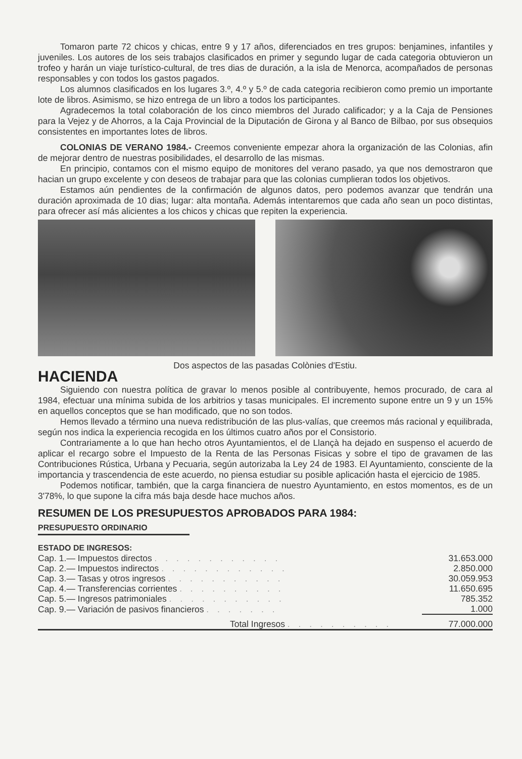Tomaron parte 72 chicos y chicas, entre 9 y 17 años, diferenciados en tres grupos: benjamines, infantiles y juveniles. Los autores de los seis trabajos clasificados en primer y segundo lugar de cada categoria obtuvieron un trofeo y harán un viaje turístico-cultural, de tres dias de duración, a la isla de Menorca, acompañados de personas responsables y con todos los gastos pagados.
Los alumnos clasificados en los lugares 3.º, 4.º y 5.º de cada categoria recibieron como premio un importante lote de libros. Asimismo, se hizo entrega de un libro a todos los participantes.
Agradecemos la total colaboración de los cinco miembros del Jurado calificador; y a la Caja de Pensiones para la Vejez y de Ahorros, a la Caja Provincial de la Diputación de Girona y al Banco de Bilbao, por sus obsequios consistentes en importantes lotes de libros.
COLONIAS DE VERANO 1984.- Creemos conveniente empezar ahora la organización de las Colonias, afin de mejorar dentro de nuestras posibilidades, el desarrollo de las mismas.
En principio, contamos con el mismo equipo de monitores del verano pasado, ya que nos demostraron que hacian un grupo excelente y con deseos de trabajar para que las colonias cumplieran todos los objetivos.
Estamos aún pendientes de la confirmación de algunos datos, pero podemos avanzar que tendrán una duración aproximada de 10 dias; lugar: alta montaña. Además intentaremos que cada año sean un poco distintas, para ofrecer así más alicientes a los chicos y chicas que repiten la experiencia.
Dos aspectos de las pasadas Colònies d'Estiu.
HACIENDA
Siguiendo con nuestra política de gravar lo menos posible al contribuyente, hemos procurado, de cara al 1984, efectuar una mínima subida de los arbitrios y tasas municipales. El incremento supone entre un 9 y un 15% en aquellos conceptos que se han modificado, que no son todos.
Hemos llevado a término una nueva redistribución de las plus-valías, que creemos más racional y equilibrada, según nos indica la experiencia recogida en los últimos cuatro años por el Consistorio.
Contrariamente a lo que han hecho otros Ayuntamientos, el de Llançà ha dejado en suspenso el acuerdo de aplicar el recargo sobre el Impuesto de la Renta de las Personas Fisicas y sobre el tipo de gravamen de las Contribuciones Rústica, Urbana y Pecuaria, según autorizaba la Ley 24 de 1983. El Ayuntamiento, consciente de la importancia y trascendencia de este acuerdo, no piensa estudiar su posible aplicación hasta el ejercicio de 1985.
Podemos notificar, también, que la carga financiera de nuestro Ayuntamiento, en estos momentos, es de un 3'78%, lo que supone la cifra más baja desde hace muchos años.
RESUMEN DE LOS PRESUPUESTOS APROBADOS PARA 1984:
PRESUPUESTO ORDINARIO
ESTADO DE INGRESOS:
| Cap. 1.— Impuestos directos . . . . . . . . . . . . | 31.653.000 |
| Cap. 2.— Impuestos indirectos . . . . . . . . . . . . | 2.850.000 |
| Cap. 3.— Tasas y otros ingresos . . . . . . . . . . . | 30.059.953 |
| Cap. 4.— Transferencias corrientes . . . . . . . . . . | 11.650.695 |
| Cap. 5.— Ingresos patrimoniales . . . . . . . . . . . | 785.352 |
| Cap. 9.— Variación de pasivos financieros . . . . . . . | 1.000 |
| Total Ingresos . . . . . . . . . . | 77.000.000 |